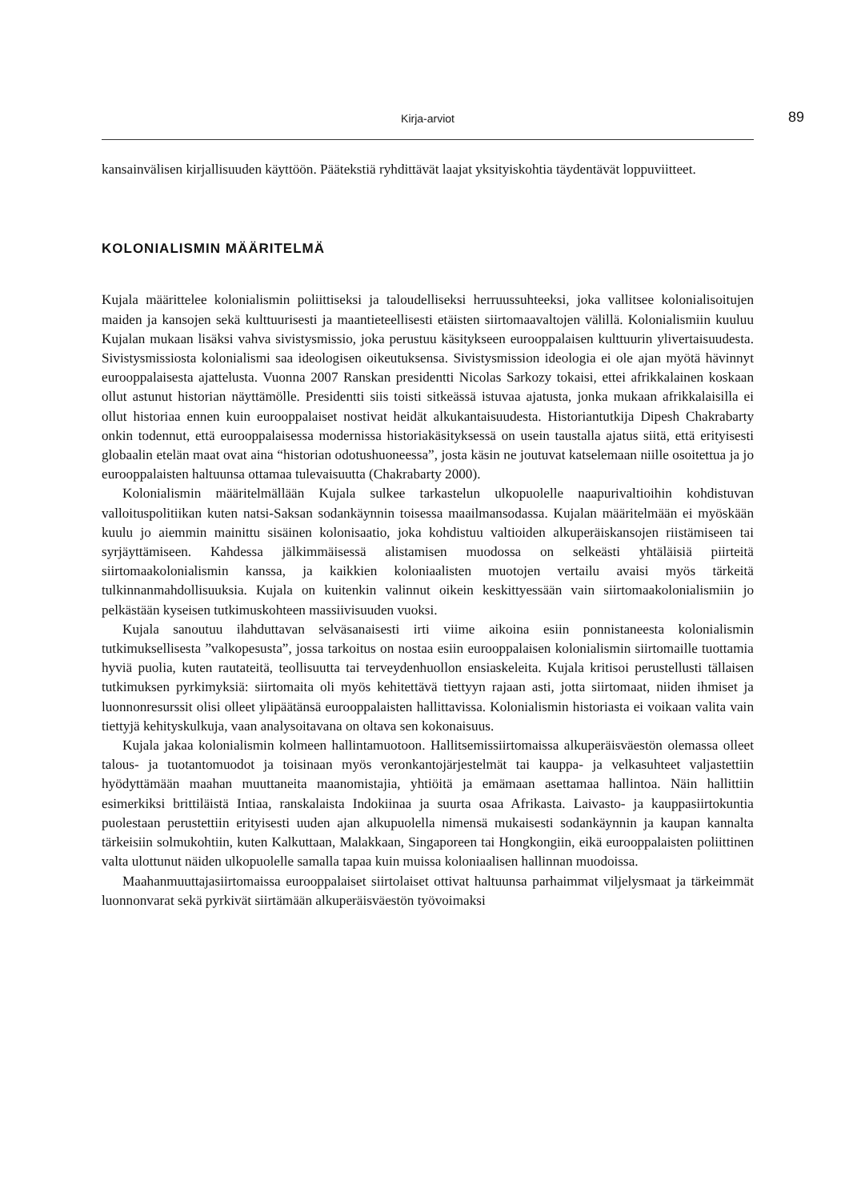Kirja-arviot 89
kansainvälisen kirjallisuuden käyttöön. Päätekstiä ryhdittävät laajat yksityiskohtia täydentävät loppuviitteet.
KOLONIALISMIN MÄÄRITELMÄ
Kujala määrittelee kolonialismin poliittiseksi ja taloudelliseksi herruussuhteeksi, joka vallitsee kolonialisoitujen maiden ja kansojen sekä kulttuurisesti ja maantieteellisesti etäisten siirtomaavaltojen välillä. Kolonialismiin kuuluu Kujalan mukaan lisäksi vahva sivistysmissio, joka perustuu käsitykseen eurooppalaisen kulttuurin ylivertaisuudesta. Sivistysmissiosta kolonialismi saa ideologisen oikeutuksensa. Sivistysmission ideologia ei ole ajan myötä hävinnyt eurooppalaisesta ajattelusta. Vuonna 2007 Ranskan presidentti Nicolas Sarkozy tokaisi, ettei afrikkalainen koskaan ollut astunut historian näyttämölle. Presidentti siis toisti sitkeässä istuvaa ajatusta, jonka mukaan afrikkalaisilla ei ollut historiaa ennen kuin eurooppalaiset nostivat heidät alkukantaisuudesta. Historiantutkija Dipesh Chakrabarty onkin todennut, että eurooppalaisessa modernissa historiakäsityksessä on usein taustalla ajatus siitä, että erityisesti globaalin etelän maat ovat aina “historian odotushuoneessa”, josta käsin ne joutuvat katselemaan niille osoitettua ja jo eurooppalaisten haltuunsa ottamaa tulevaisuutta (Chakrabarty 2000).
Kolonialismin määritelmällään Kujala sulkee tarkastelun ulkopuolelle naapurivaltioihin kohdistuvan valloituspolitiikan kuten natsi-Saksan sodankäynnin toisessa maailmansodassa. Kujalan määritelmään ei myöskään kuulu jo aiemmin mainittu sisäinen kolonisaatio, joka kohdistuu valtioiden alkuperäiskansojen riistämiseen tai syrjäyttämiseen. Kahdessa jälkimmäisessä alistamisen muodossa on selkeästi yhtäläisiä piirteitä siirtomaakolonialismin kanssa, ja kaikkien koloniaalisten muotojen vertailu avaisi myös tärkeitä tulkinnanmahdollisuuksia. Kujala on kuitenkin valinnut oikein keskittyessään vain siirtomaakolonialismiin jo pelkästään kyseisen tutkimuskohteen massiivisuuden vuoksi.
Kujala sanoutuu ilahduttavan selväsanaisesti irti viime aikoina esiin ponnistaneesta kolonialismin tutkimuksellisesta ”valkopesusta”, jossa tarkoitus on nostaa esiin eurooppalaisen kolonialismin siirtomaille tuottamia hyviä puolia, kuten rautateitä, teollisuutta tai terveydenhuollon ensiaskeleita. Kujala kritisoi perustellusti tällaisen tutkimuksen pyrkimyksiä: siirtomaita oli myös kehitettävä tiettyyn rajaan asti, jotta siirtomaat, niiden ihmiset ja luonnonresurssit olisi olleet ylipäätänsä eurooppalaisten hallittavissa. Kolonialismin historiasta ei voikaan valita vain tiettyjä kehityskulkuja, vaan analysoitavana on oltava sen kokonaisuus.
Kujala jakaa kolonialismin kolmeen hallintamuotoon. Hallitsemissiirtomaissa alkuperäisväestön olemassa olleet talous- ja tuotantomuodot ja toisinaan myös veronkantojärjestelmät tai kauppa- ja velkasuhteet valjastettiin hyödyttämään maahan muuttaneita maanomistajia, yhtiöitä ja emämaan asettamaa hallintoa. Näin hallittiin esimerkiksi brittiläistä Intiaa, ranskalaista Indokiinaa ja suurta osaa Afrikasta. Laivasto- ja kauppasiirtokuntia puolestaan perustettiin erityisesti uuden ajan alkupuolella nimensä mukaisesti sodankäynnin ja kaupan kannalta tärkeisiin solmukohtiin, kuten Kalkuttaan, Malakkaan, Singaporeen tai Hongkongiin, eikä eurooppalaisten poliittinen valta ulottunut näiden ulkopuolelle samalla tapaa kuin muissa koloniaalisen hallinnan muodoissa.
Maahanmuuttajasiirtomaissa eurooppalaiset siirtolaiset ottivat haltuunsa parhaimmat viljelysmaat ja tärkeimmät luonnonvarat sekä pyrkivät siirtämään alkuperäisväestön työvoimaksi